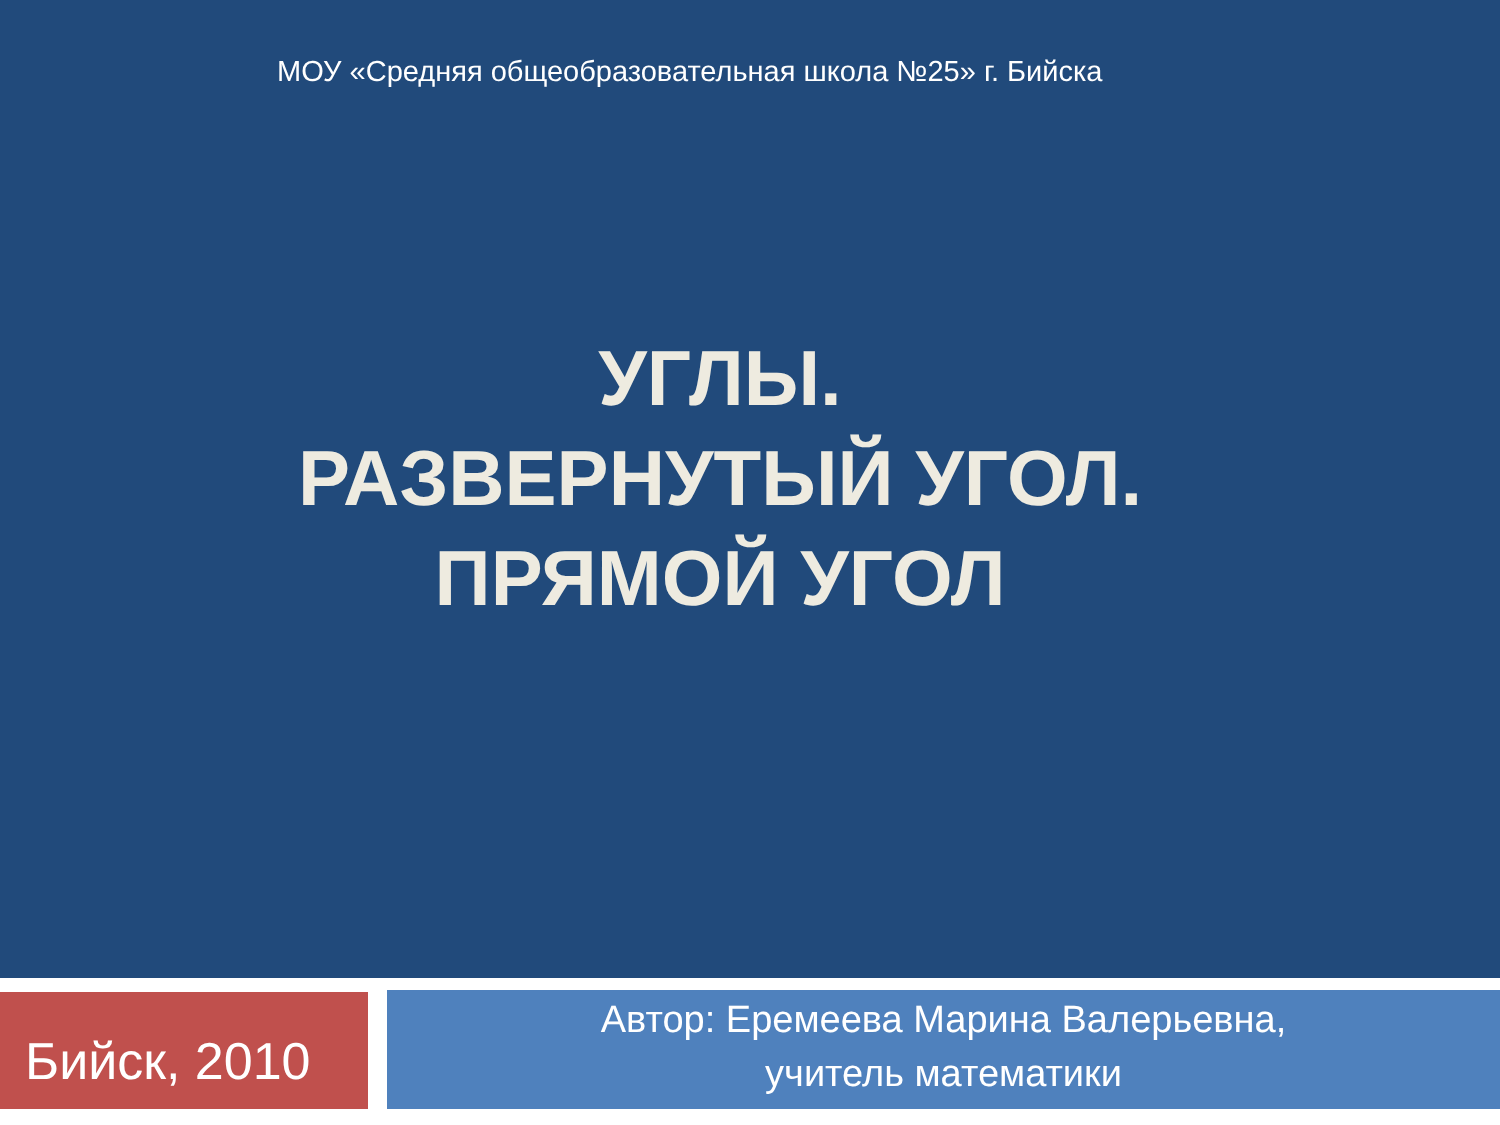МОУ «Средняя общеобразовательная школа №25» г. Бийска
УГЛЫ.
РАЗВЕРНУТЫЙ УГОЛ.
ПРЯМОЙ УГОЛ
Бийск, 2010
Автор: Еремеева Марина Валерьевна,
учитель математики